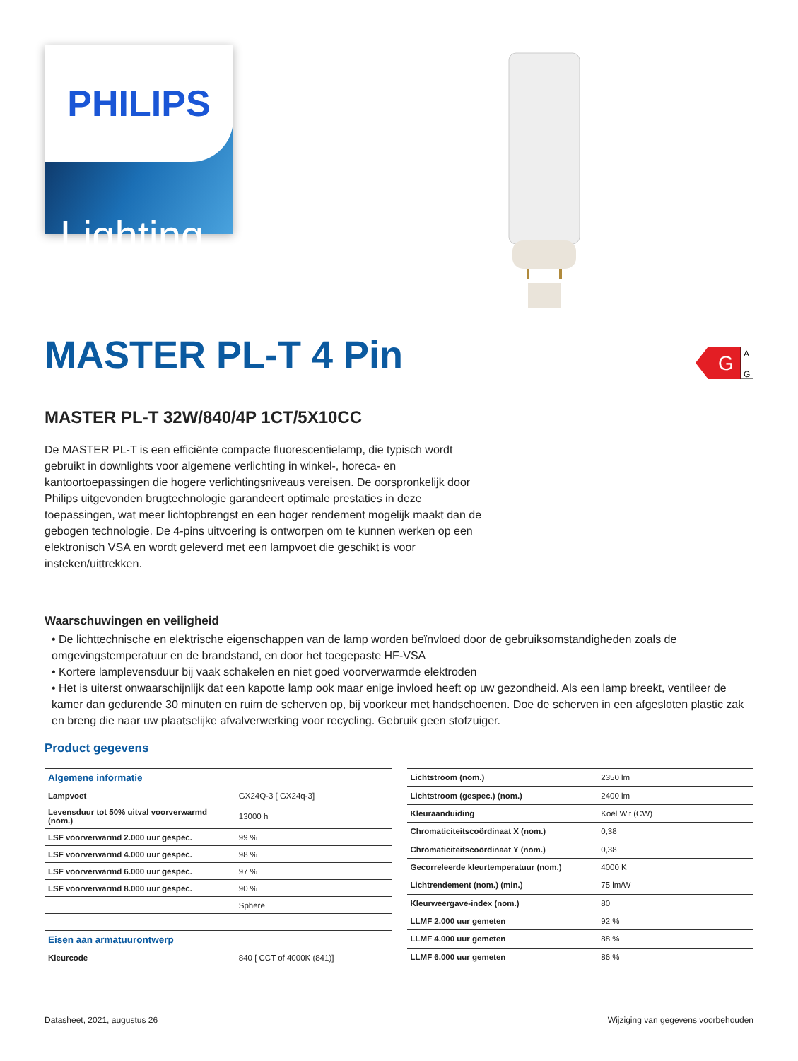PHILIPS
Lighting
MASTER PL-T 4 Pin
G
A
G
MASTER PL-T 32W/840/4P 1CT/5X10CC
De MASTER PL-T is een efficiënte compacte fluorescentielamp, die typisch wordt gebruikt in downlights voor algemene verlichting in winkel-, horeca- en kantoortoepassingen die hogere verlichtingsniveaus vereisen. De oorspronkelijk door Philips uitgevonden brugtechnologie garandeert optimale prestaties in deze toepassingen, wat meer lichtopbrengst en een hoger rendement mogelijk maakt dan de gebogen technologie. De 4-pins uitvoering is ontworpen om te kunnen werken op een elektronisch VSA en wordt geleverd met een lampvoet die geschikt is voor insteken/uittrekken.
Waarschuwingen en veiligheid
• De lichttechnische en elektrische eigenschappen van de lamp worden beïnvloed door de gebruiksomstandigheden zoals de omgevingstemperatuur en de brandstand, en door het toegepaste HF-VSA
• Kortere lamplevensduur bij vaak schakelen en niet goed voorverwarmde elektroden
• Het is uiterst onwaarschijnlijk dat een kapotte lamp ook maar enige invloed heeft op uw gezondheid. Als een lamp breekt, ventileer de kamer dan gedurende 30 minuten en ruim de scherven op, bij voorkeur met handschoenen. Doe de scherven in een afgesloten plastic zak en breng die naar uw plaatselijke afvalverwerking voor recycling. Gebruik geen stofzuiger.
Product gegevens
| Algemene informatie | |
| Lampvoet | GX24Q-3 [ GX24q-3] |
| Levensduur tot 50% uitval voorverwarmd (nom.) | 13000 h |
| LSF voorverwarmd 2.000 uur gespec. | 99 % |
| LSF voorverwarmd 4.000 uur gespec. | 98 % |
| LSF voorverwarmd 6.000 uur gespec. | 97 % |
| LSF voorverwarmd 8.000 uur gespec. | 90 % |
| | Sphere |
| Eisen aan armatuurontwerp | |
| Kleurcode | 840 [ CCT of 4000K (841)] |
| Lichtstroom (nom.) | 2350 lm |
| Lichtstroom (gespec.) (nom.) | 2400 lm |
| Kleuraanduiding | Koel Wit (CW) |
| Chromaticiteitscoördinaat X (nom.) | 0,38 |
| Chromaticiteitscoördinaat Y (nom.) | 0,38 |
| Gecorreleerde kleurtemperatuur (nom.) | 4000 K |
| Lichtrendement (nom.) (min.) | 75 lm/W |
| Kleurweergave-index (nom.) | 80 |
| LLMF 2.000 uur gemeten | 92 % |
| LLMF 4.000 uur gemeten | 88 % |
| LLMF 6.000 uur gemeten | 86 % |
Datasheet, 2021, augustus 26 Wijziging van gegevens voorbehouden